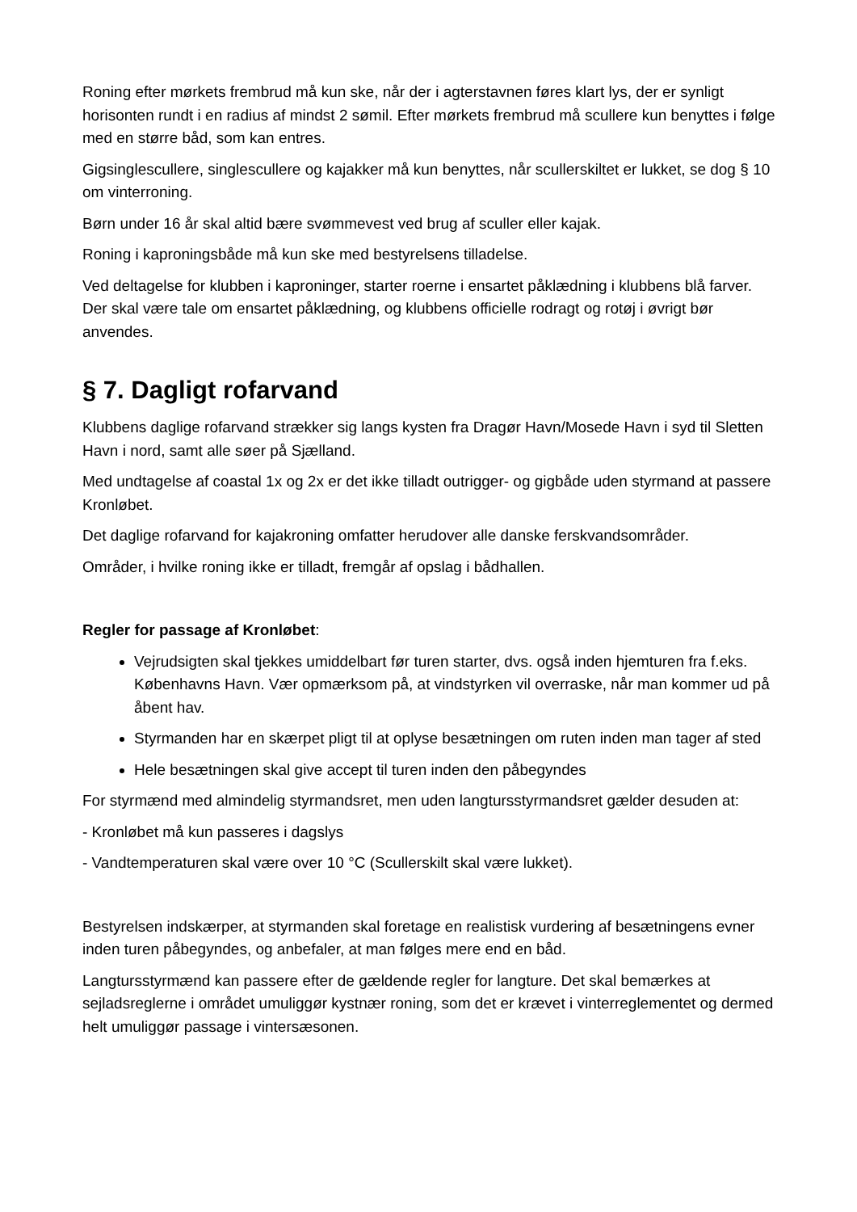Roning efter mørkets frembrud må kun ske, når der i agterstavnen føres klart lys, der er synligt horisonten rundt i en radius af mindst 2 sømil. Efter mørkets frembrud må scullere kun benyttes i følge med en større båd, som kan entres.
Gigsinglescullere, singlescullere og kajakker må kun benyttes, når scullerskiltet er lukket, se dog § 10 om vinterroning.
Børn under 16 år skal altid bære svømmevest ved brug af sculler eller kajak.
Roning i kaproningsbåde må kun ske med bestyrelsens tilladelse.
Ved deltagelse for klubben i kaproninger, starter roerne i ensartet påklædning i klubbens blå farver. Der skal være tale om ensartet påklædning, og klubbens officielle rodragt og rotøj i øvrigt bør anvendes.
§ 7. Dagligt rofarvand
Klubbens daglige rofarvand strækker sig langs kysten fra Dragør Havn/Mosede Havn i syd til Sletten Havn i nord, samt alle søer på Sjælland.
Med undtagelse af coastal 1x og 2x er det ikke tilladt outrigger- og gigbåde uden styrmand at passere Kronløbet.
Det daglige rofarvand for kajakroning omfatter herudover alle danske ferskvandsområder.
Områder, i hvilke roning ikke er tilladt, fremgår af opslag i bådhallen.
Regler for passage af Kronløbet:
Vejrudsigten skal tjekkes umiddelbart før turen starter, dvs. også inden hjemturen fra f.eks. Københavns Havn. Vær opmærksom på, at vindstyrken vil overraske, når man kommer ud på åbent hav.
Styrmanden har en skærpet pligt til at oplyse besætningen om ruten inden man tager af sted
Hele besætningen skal give accept til turen inden den påbegyndes
For styrmænd med almindelig styrmandsret, men uden langtursstyrmandsret gælder desuden at:
- Kronløbet må kun passeres i dagslys
- Vandtemperaturen skal være over 10 °C (Scullerskilt skal være lukket).
Bestyrelsen indskærper, at styrmanden skal foretage en realistisk vurdering af besætningens evner inden turen påbegyndes, og anbefaler, at man følges mere end en båd.
Langtursstyrmænd kan passere efter de gældende regler for langture. Det skal bemærkes at sejladsreglerne i området umuliggør kystnær roning, som det er krævet i vinterreglementet og dermed helt umuliggør passage i vintersæsonen.